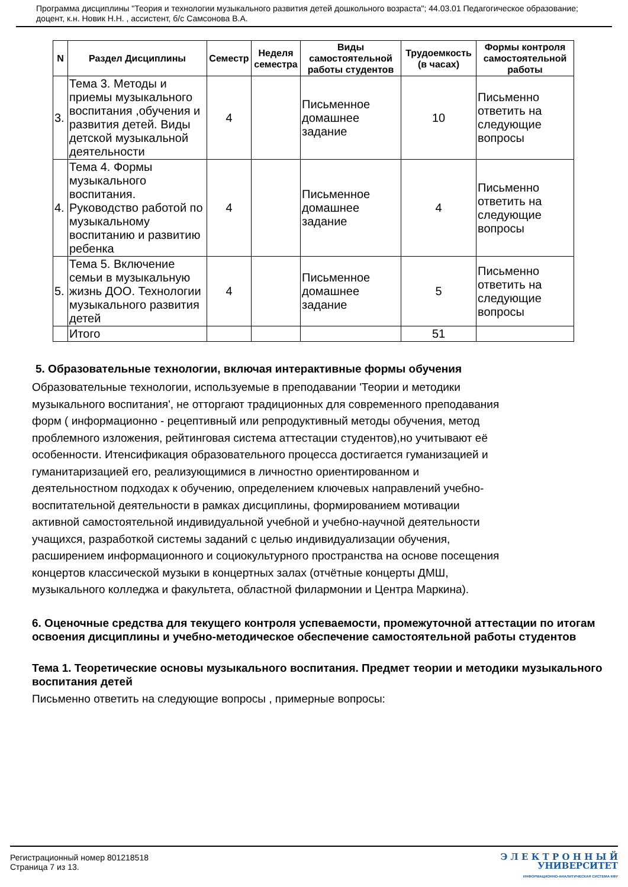Программа дисциплины "Теория и технологии музыкального развития детей дошкольного возраста"; 44.03.01 Педагогическое образование; доцент, к.н. Новик Н.Н. , ассистент, б/с Самсонова В.А.
| N | Раздел Дисциплины | Семестр | Неделя семестра | Виды самостоятельной работы студентов | Трудоемкость (в часах) | Формы контроля самостоятельной работы |
| --- | --- | --- | --- | --- | --- | --- |
| 3. | Тема 3. Методы и приемы музыкального воспитания ,обучения и развития детей. Виды детской музыкальной деятельности | 4 | | Письменное домашнее задание | 10 | Письменно ответить на следующие вопросы |
| 4. | Тема 4. Формы музыкального воспитания. Руководство работой по музыкальному воспитанию и развитию ребенка | 4 | | Письменное домашнее задание | 4 | Письменно ответить на следующие вопросы |
| 5. | Тема 5. Включение семьи в музыкальную жизнь ДОО. Технологии музыкального развития детей | 4 | | Письменное домашнее задание | 5 | Письменно ответить на следующие вопросы |
| | Итого | | | | 51 | |
5. Образовательные технологии, включая интерактивные формы обучения
Образовательные технологии, используемые в преподавании 'Теории и методики музыкального воспитания', не отторгают традиционных для современного преподавания форм ( информационно - рецептивный или репродуктивный методы обучения, метод проблемного изложения, рейтинговая система аттестации студентов),но учитывают её особенности. Итенсификация образовательного процесса достигается гуманизацией и гуманитаризацией его, реализующимися в личностно ориентированном и деятельностном подходах к обучению, определением ключевых направлений учебно-воспитательной деятельности в рамках дисциплины, формированием мотивации активной самостоятельной индивидуальной учебной и учебно-научной деятельности учащихся, разработкой системы заданий с целью индивидуализации обучения, расширением информационного и социокультурного пространства на основе посещения концертов классической музыки в концертных залах (отчётные концерты ДМШ, музыкального колледжа и факультета, областной филармонии и Центра Маркина).
6. Оценочные средства для текущего контроля успеваемости, промежуточной аттестации по итогам освоения дисциплины и учебно-методическое обеспечение самостоятельной работы студентов
Тема 1. Теоретические основы музыкального воспитания. Предмет теории и методики музыкального воспитания детей
Письменно ответить на следующие вопросы , примерные вопросы:
Регистрационный номер 801218518
Страница 7 из 13.
Э Л Е К Т Р О Н Н Ы Й
УНИВЕРСИТЕТ
ИНФОРМАЦИОННО-АНАЛИТИЧЕСКАЯ СИСТЕМА КФУ